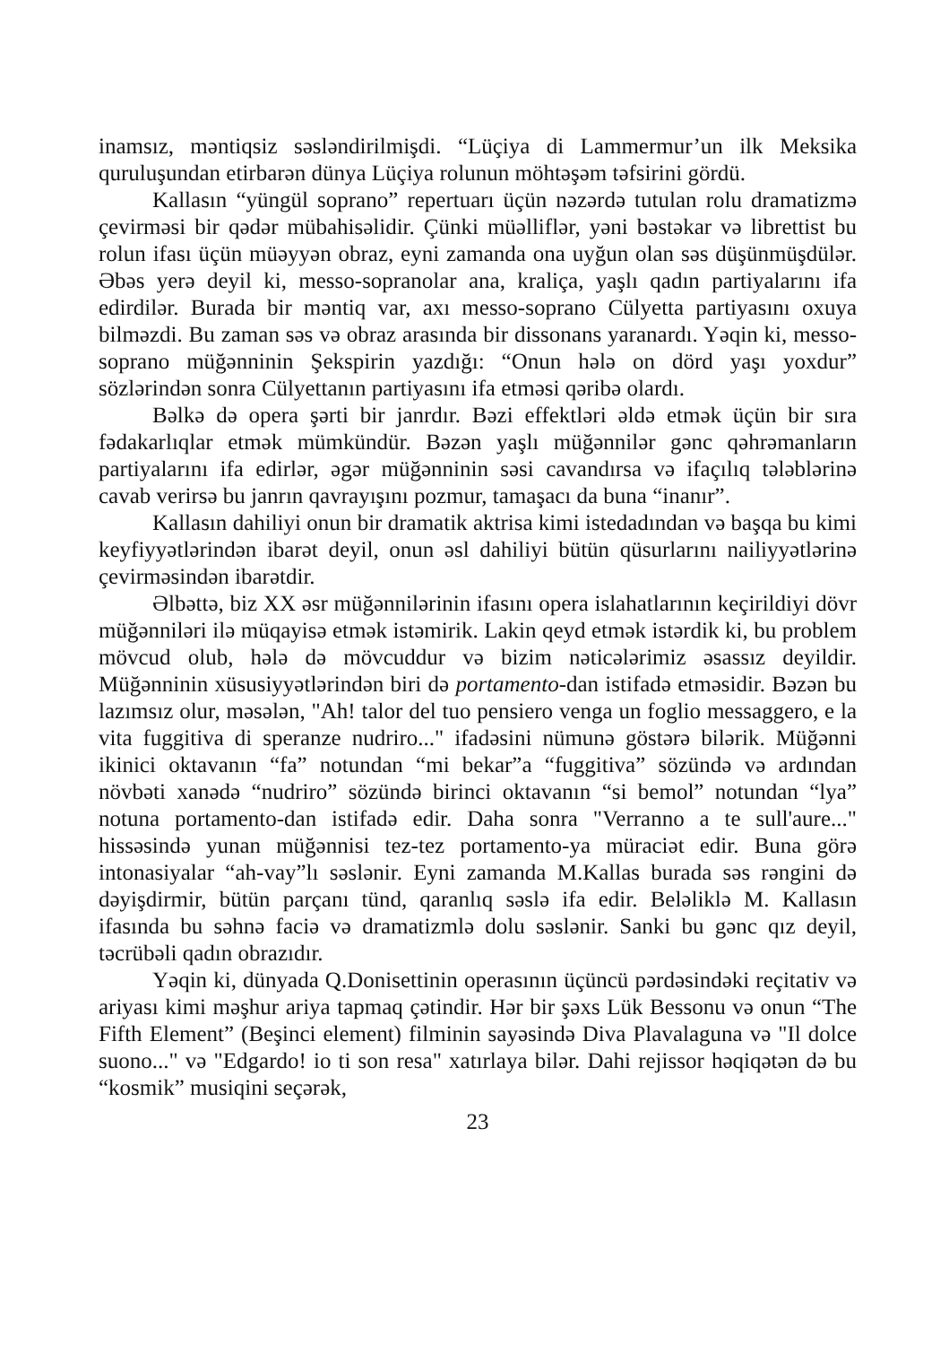inamsız, məntiqsiz səsləndirilmişdi. “Lüçiya di Lammermur’un ilk Meksika quruluşundan etirbarən dünya Lüçiya rolunun möhtəşəm təfsirini gördü.
Kallasın “yüngül soprano” repertuarı üçün nəzərdə tutulan rolu dramatizmə çevirməsi bir qədər mübahisəlidir. Çünki müəlliflər, yəni bəstəkar və librettist bu rolun ifası üçün müəyyən obraz, eyni zamanda ona uyğun olan səs düşünmüşdülər. Əbəs yerə deyil ki, messo-sopranolar ana, kraliça, yaşlı qadın partiyalarını ifa edirdilər. Burada bir məntiq var, axı messo-soprano Cülyetta partiyasını oxuya bilməzdi. Bu zaman səs və obraz arasında bir dissonans yaranardı. Yəqin ki, messo-soprano müğənninin Şekspirin yazdığı: “Onun hələ on dörd yaşı yoxdur” sözlərindən sonra Cülyettanın partiyasını ifa etməsi qəribə olardı.
Bəlkə də opera şərti bir janrdır. Bəzi effektləri əldə etmək üçün bir sıra fədakarlıqlar etmək mümkündür. Bəzən yaşlı müğənnilər gənc qəhrəmanların partiyalarını ifa edirlər, əgər müğənninin səsi cavandırsa və ifaçılıq tələblərinə cavab verirsə bu janrın qavrayışını pozmur, tamaşacı da buna “inanır”.
Kallasın dahiliyi onun bir dramatik aktrisa kimi istedadından və başqa bu kimi keyfiyyətlərindən ibarət deyil, onun əsl dahiliyi bütün qüsurlarını nailiyyətlərinə çevirməsindən ibarətdir.
Əlbəttə, biz XX əsr müğənnilərinin ifasını opera islahatlarının keçirildiyi dövr müğənniləri ilə müqayisə etmək istəmirik. Lakin qeyd etmək istərdik ki, bu problem mövcud olub, hələ də mövcuddur və bizim nəticələrimiz əsassız deyildir. Müğənninin xüsusiyyətlərindən biri də portamento-dan istifadə etməsidir. Bəzən bu lazımsız olur, məsələn, "Ah! talor del tuo pensiero venga un foglio messaggero, e la vita fuggitiva di speranze nudriro..." ifadəsini nümunə göstərə bilərik. Müğənni ikinici oktavanın “fa” notundan “mi bekar”a “fuggitiva” sözündə və ardından növbəti xanədə “nudriro” sözündə birinci oktavanın “si bemol” notundan “lya” notuna portamento-dan istifadə edir. Daha sonra "Verranno a te sull'aure..." hissəsində yunan müğənnisi tez-tez portamento-ya müraciət edir. Buna görə intonasiyalar “ah-vay”lı səslənir. Eyni zamanda M.Kallas burada səs rəngini də dəyişdirmir, bütün parçanı tünd, qaranlıq səslə ifa edir. Beləliklə M. Kallasın ifasında bu səhnə faciə və dramatizmlə dolu səslənir. Sanki bu gənc qız deyil, təcrübəli qadın obrazıdır.
Yəqin ki, dünyada Q.Donisettinin operasının üçüncü pərdəsindəki reçitativ və ariyası kimi məşhur ariya tapmaq çətindir. Hər bir şəxs Lük Bessonu və onun “The Fifth Element” (Beşinci element) filminin sayəsində Diva Plavalaguna və "Il dolce suono..." və "Edgardo! io ti son resa" xatırlaya bilər. Dahi rejissor həqiqətən də bu “kosmik” musiqini seçərək,
23